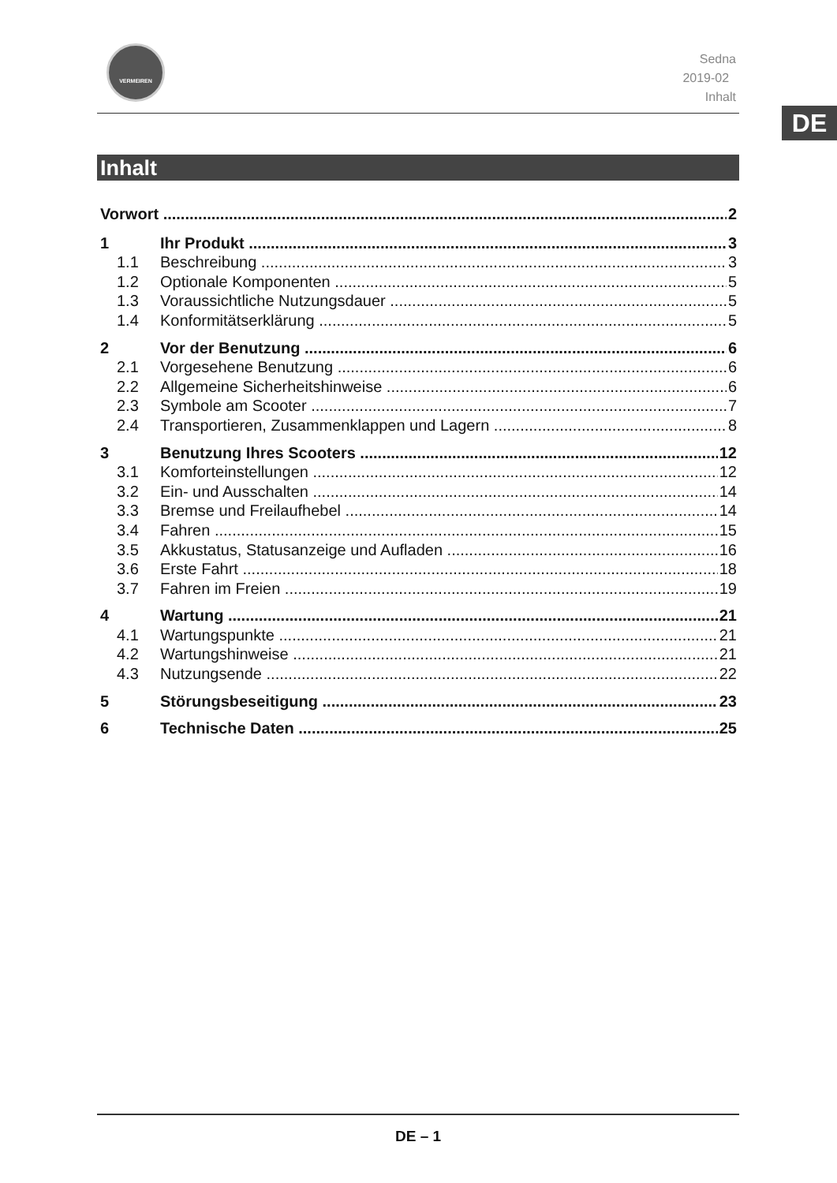VERMEIREN
Sedna
2019-02
Inhalt
DE
Inhalt
Vorwort 2
1 Ihr Produkt 3
1.1 Beschreibung 3
1.2 Optionale Komponenten 5
1.3 Voraussichtliche Nutzungsdauer 5
1.4 Konformitätserklärung 5
2 Vor der Benutzung 6
2.1 Vorgesehene Benutzung 6
2.2 Allgemeine Sicherheitshinweise 6
2.3 Symbole am Scooter 7
2.4 Transportieren, Zusammenklappen und Lagern 8
3 Benutzung Ihres Scooters 12
3.1 Komforteinstellungen 12
3.2 Ein- und Ausschalten 14
3.3 Bremse und Freilaufhebel 14
3.4 Fahren 15
3.5 Akkustatus, Statusanzeige und Aufladen 16
3.6 Erste Fahrt 18
3.7 Fahren im Freien 19
4 Wartung 21
4.1 Wartungspunkte 21
4.2 Wartungshinweise 21
4.3 Nutzungsende 22
5 Störungsbeseitigung 23
6 Technische Daten 25
DE – 1